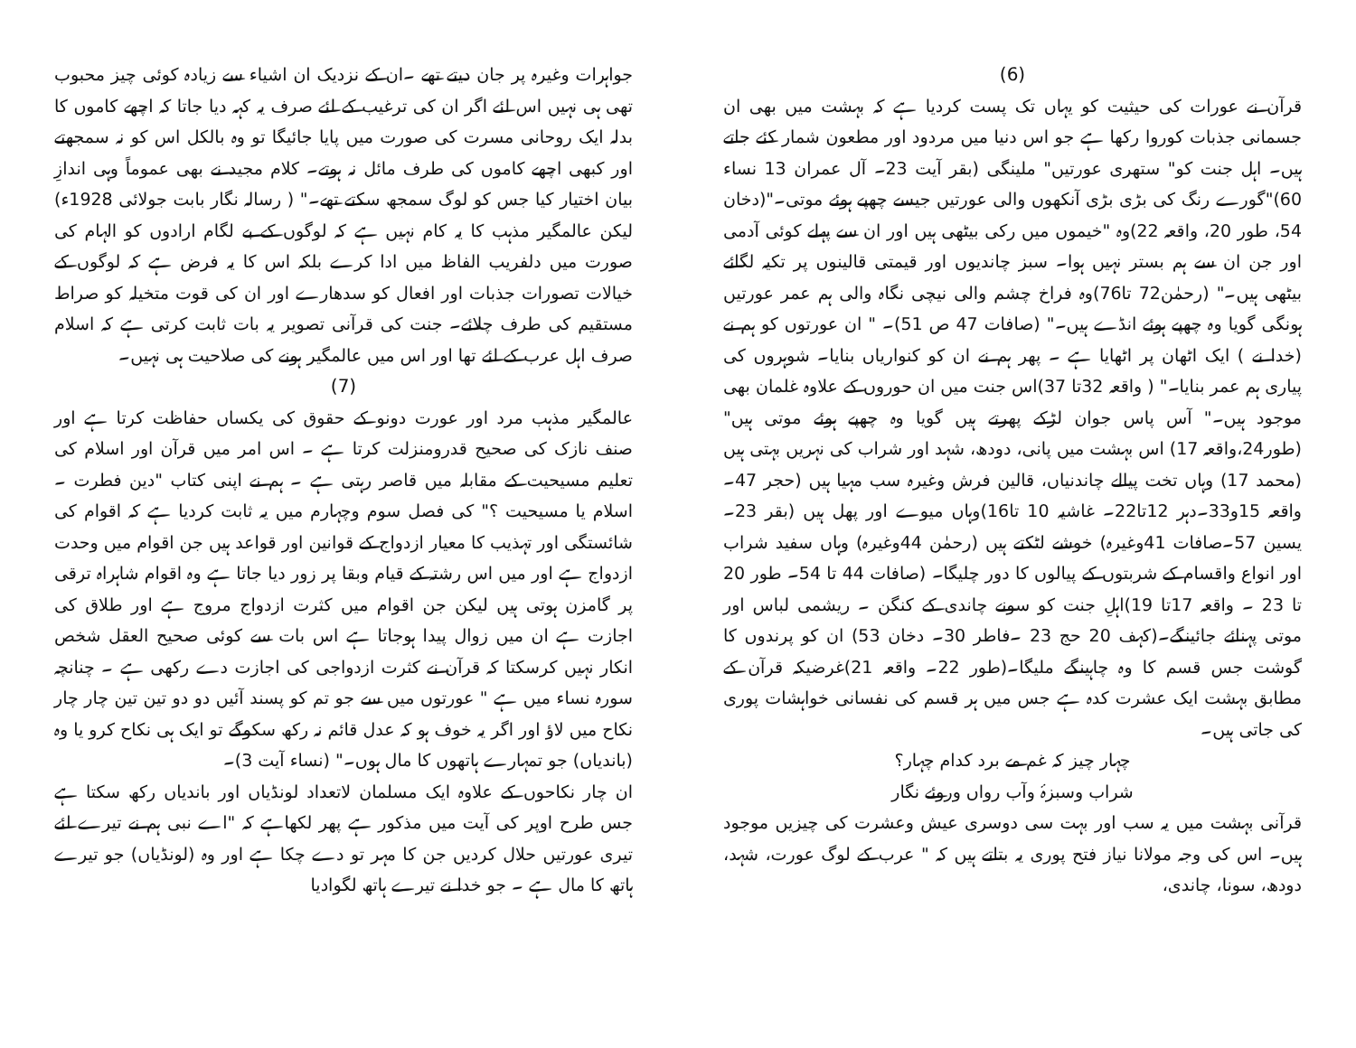(6)
قرآن نے عورات کی حیثیت کو یہاں تک پست کردیا ہے کہ بہشت میں بھی ان جسمانی جذبات کوروا رکھا ہے جو اس دنیا میں مردود اور مطعون شمار کئے جاتے ہیں۔ اہل جنت کو" ستھری عورتیں" ملینگی (بقر آیت 23۔ آل عمران 13 نساء 60)"گورے رنگ کی بڑی بڑی آنکھوں والی عورتیں جیسے چھپے ہوئے موتی۔"(دخان 54، طور 20، واقعہ 22)وہ "خیموں میں رکی بیٹھی ہیں اور ان سے پہلے کوئی آدمی اور جن ان سے ہم بستر نہیں ہوا۔ سبز چاندیوں اور قیمتی قالینوں پر تکیہ لگائے بیٹھی ہیں۔" (رحمٰن72 تا76)وہ فراخ چشم والی نیچی نگاہ والی ہم عمر عورتیں ہونگی گویا وہ چھپے ہوئے انڈے ہیں۔" (صافات 47 ص 51)۔ " ان عورتوں کو ہم نے (خدا نے ) ایک اٹھان پر اٹھایا ہے ۔ پھر ہم نے ان کو کنواریاں بنایا۔ شوہروں کی پیاری ہم عمر بنایا۔" ( واقعہ 32تا 37)اس جنت میں ان حوروں کے علاوہ غلمان بھی موجود ہیں۔" آس پاس جوان لڑکے پھرتے ہیں گویا وہ چھپے ہوئے موتی ہیں"(طور24،واقعہ 17) اس بہشت میں پانی، دودھ، شہد اور شراب کی نہریں بہتی ہیں (محمد 17) وہاں تخت پیالے چاندنیاں، قالین فرش وغیرہ سب مہیا ہیں (حجر 47۔واقعہ 15و33۔دہر 12تا22۔ غاشیہ 10 تا16)وہاں میوے اور پھل ہیں (بقر 23۔ یسین 57۔صافات 41وغیرہ) خوشے لٹکتے ہیں (رحمٰن 44وغیرہ) وہاں سفید شراب اور انواع واقسام کے شربتوں کے پیالوں کا دور چلیگا۔ (صافات 44 تا 54۔ طور 20 تا 23 ۔ واقعہ 17تا 19)اہلِ جنت کو سونے چاندی کے کنگن ۔ ریشمی لباس اور موتی پہنائے جائینگے۔(کہف 20 حج 23 ۔فاطر 30۔ دخان 53) ان کو پرندوں کا گوشت جس قسم کا وہ چاہینگے ملیگا۔(طور 22۔ واقعہ 21)غرضیکہ قرآن کے مطابق بہشت ایک عشرت کدہ ہے جس میں ہر قسم کی نفسانی خواہشات پوری کی جاتی ہیں۔
چہار چیز کہ غم مے برد کدام چہار؟
شراب وسبزۂ وآب رواں وروئے نگار
قرآنی بہشت میں یہ سب اور بہت سی دوسری عیش وعشرت کی چیزیں موجود ہیں۔ اس کی وجہ مولانا نیاز فتح پوری یہ بتاتے ہیں کہ " عرب کے لوگ عورت، شہد، دودھ، سونا، چاندی،
جواہرات وغیرہ پر جان دیتے تھے ۔ان کے نزدیک ان اشیاء سے زیادہ کوئی چیز محبوب تھی ہی نہیں اس لئے اگر ان کی ترغیب کے لئے صرف یہ کہہ دیا جاتا کہ اچھے کاموں کا بدلہ ایک روحانی مسرت کی صورت میں پایا جائیگا تو وہ بالکل اس کو نہ سمجھتے اور کبھی اچھے کاموں کی طرف مائل نہ ہوتے۔ کلام مجید نے بھی عموماً وہی اندازِ بیان اختیار کیا جس کو لوگ سمجھ سکتے تھے۔" ( رسالہ نگار بابت جولائی 1928ء) لیکن عالمگیر مذہب کا یہ کام نہیں ہے کہ لوگوں کے بے لگام ارادوں کو الہام کی صورت میں دلفریب الفاظ میں ادا کرے بلکہ اس کا یہ فرض ہے کہ لوگوں کے خیالات تصورات جذبات اور افعال کو سدھارے اور ان کی قوت متخیلہ کو صراط مستقیم کی طرف چلائے۔ جنت کی قرآنی تصویر یہ بات ثابت کرتی ہے کہ اسلام صرف اہل عرب کے لئے تھا اور اس میں عالمگیر ہونے کی صلاحیت ہی نہیں۔
(7)
عالمگیر مذہب مرد اور عورت دونو کے حقوق کی یکساں حفاظت کرتا ہے اور صنف نازک کی صحیح قدرومنزلت کرتا ہے ۔ اس امر میں قرآن اور اسلام کی تعلیم مسیحیت کے مقابلہ میں قاصر رہتی ہے ۔ ہم نے اپنی کتاب "دین فطرت ۔ اسلام یا مسیحیت ؟" کی فصل سوم وچہارم میں یہ ثابت کردیا ہے کہ اقوام کی شائستگی اور تہذیب کا معیار ازدواج کے قوانین اور قواعد ہیں جن اقوام میں وحدت ازدواج ہے اور میں اس رشتہ کے قیام وبقا پر زور دیا جاتا ہے وہ اقوام شاہراہ ترقی پر گامزن ہوتی ہیں لیکن جن اقوام میں کثرت ازدواج مروج ہے اور طلاق کی اجازت ہے ان میں زوال پیدا ہوجاتا ہے اس بات سے کوئی صحیح العقل شخص انکار نہیں کرسکتا کہ قرآن نے کثرت ازدواجی کی اجازت دے رکھی ہے ۔ چنانچہ سورہ نساء میں ہے " عورتوں میں سے جو تم کو پسند آئیں دو دو تین تین چار چار نکاح میں لاؤ اور اگر یہ خوف ہو کہ عدل قائم نہ رکھ سکوگے تو ایک ہی نکاح کرو یا وہ (باندیاں) جو تمہارے ہاتھوں کا مال ہوں۔" (نساء آیت 3)۔
ان چار نکاحوں کے علاوہ ایک مسلمان لاتعداد لونڈیاں اور باندیاں رکھ سکتا ہے جس طرح اوپر کی آیت میں مذکور ہے پھر لکھاہے کہ "اے نبی ہم نے تیرے لئے تیری عورتیں حلال کردیں جن کا مہر تو دے چکا ہے اور وہ (لونڈیاں) جو تیرے ہاتھ کا مال ہے ۔ جو خدا نے تیرے ہاتھ لگوادیا